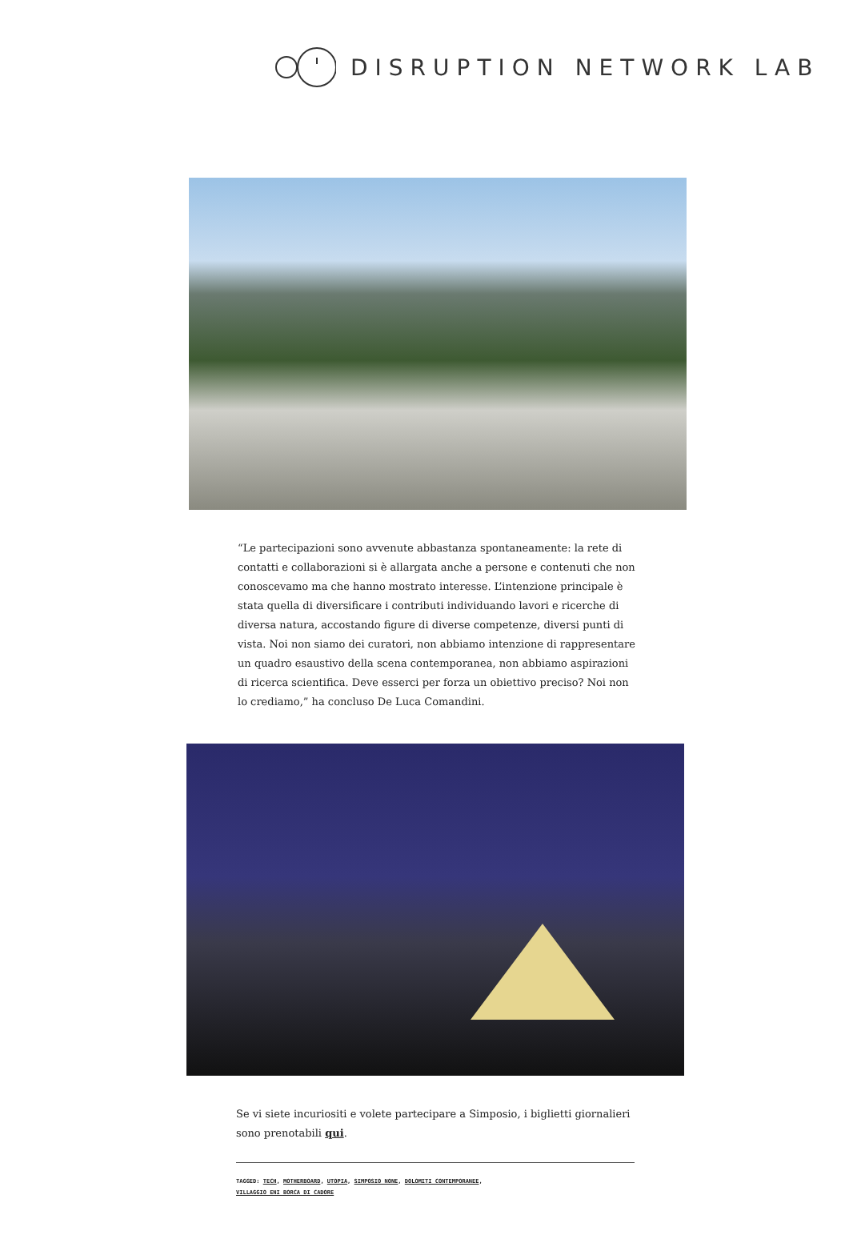DISRUPTION NETWORK LAB
“Le partecipazioni sono avvenute abbastanza spontaneamente: la rete di contatti e collaborazioni si è allargata anche a persone e contenuti che non conoscevamo ma che hanno mostrato interesse. L’intenzione principale è stata quella di diversificare i contributi individuando lavori e ricerche di diversa natura, accostando figure di diverse competenze, diversi punti di vista. Noi non siamo dei curatori, non abbiamo intenzione di rappresentare un quadro esaustivo della scena contemporanea, non abbiamo aspirazioni di ricerca scientifica. Deve esserci per forza un obiettivo preciso? Noi non lo crediamo,” ha concluso De Luca Comandini.
Se vi siete incuriositi e volete partecipare a Simposio, i biglietti giornalieri sono prenotabili qui.
TAGGED: TECH, MOTHERBOARD, UTOPIA, SIMPOSIO NONE, DOLOMITI CONTEMPORANEE,
VILLAGGIO ENI BORCA DI CADORE